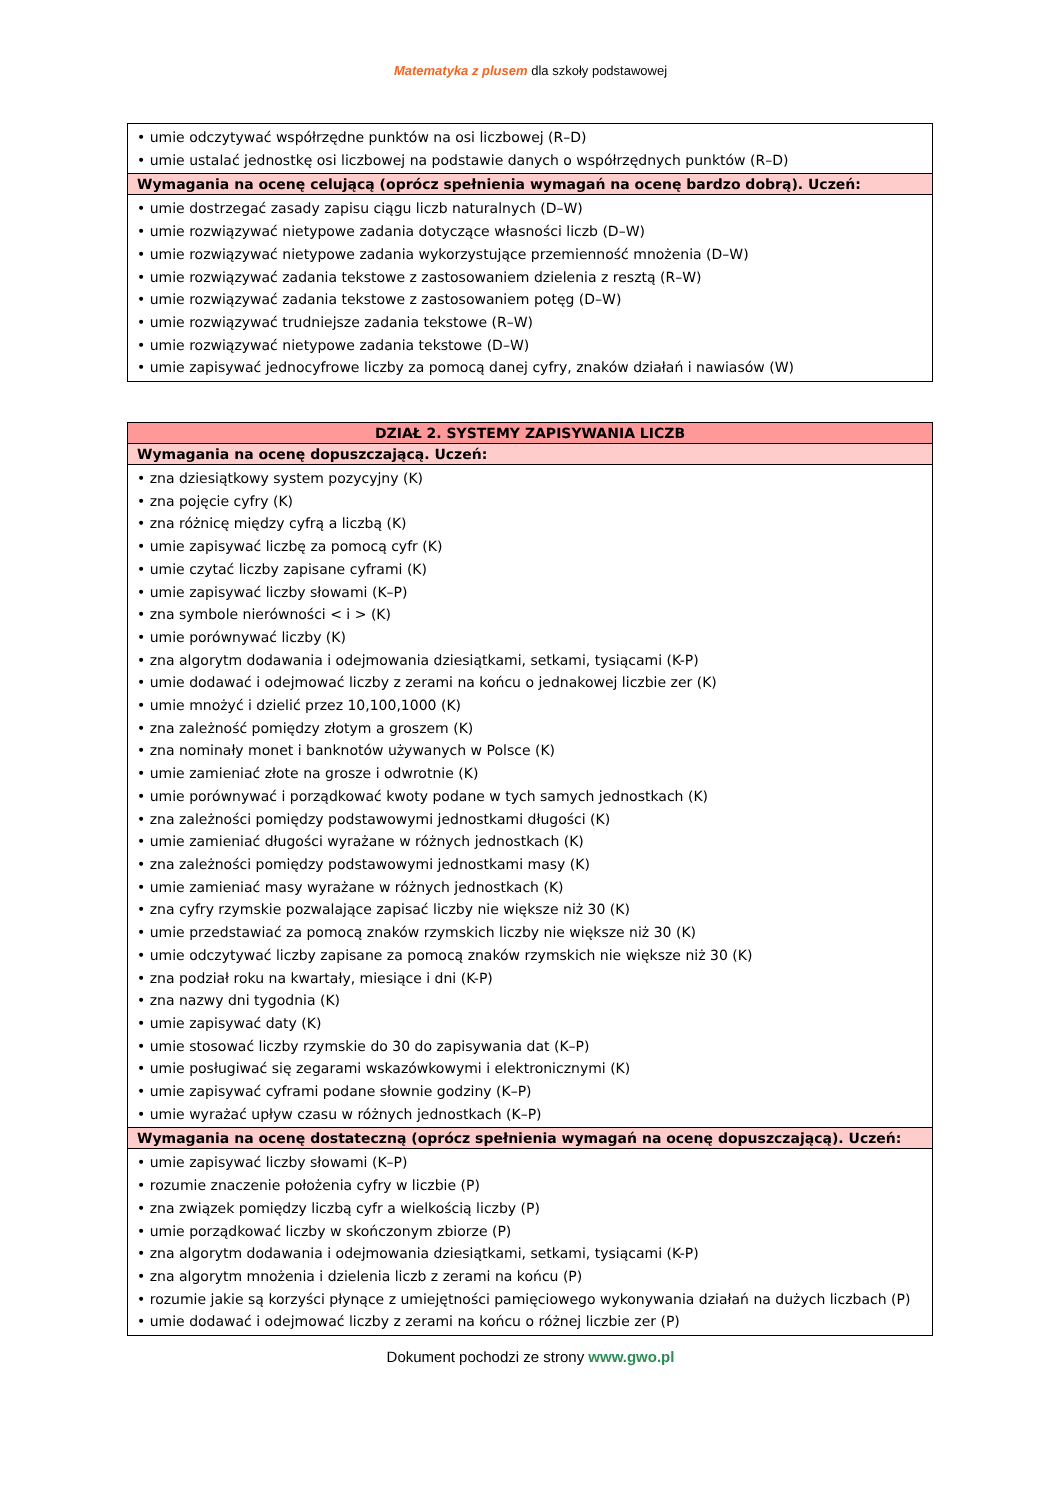Matematyka z plusem dla szkoły podstawowej
| • umie odczytywać współrzędne punktów na osi liczbowej (R–D) • umie ustalać jednostkę osi liczbowej na podstawie danych o współrzędnych punktów (R–D) |
| Wymagania na ocenę celującą (oprócz spełnienia wymagań na ocenę bardzo dobrą). Uczeń: |
| • umie dostrzegać zasady zapisu ciągu liczb naturalnych (D–W) • umie rozwiązywać nietypowe zadania dotyczące własności liczb (D–W) • umie rozwiązywać nietypowe zadania wykorzystujące przemienność mnożenia (D–W) • umie rozwiązywać zadania tekstowe z zastosowaniem dzielenia z resztą (R–W) • umie rozwiązywać zadania tekstowe z zastosowaniem potęg (D–W) • umie rozwiązywać trudniejsze zadania tekstowe (R–W) • umie rozwiązywać nietypowe zadania tekstowe (D–W) • umie zapisywać jednocyfrowe liczby za pomocą danej cyfry, znaków działań i nawiasów (W) |
| DZIAŁ 2. SYSTEMY ZAPISYWANIA LICZB |
| --- |
| Wymagania na ocenę dopuszczającą. Uczeń: |
| • zna dziesiątkowy system pozycyjny (K) • zna pojęcie cyfry (K) • zna różnicę między cyfrą a liczbą (K) • umie zapisywać liczbę za pomocą cyfr (K) • umie czytać liczby zapisane cyframi (K) • umie zapisywać liczby słowami (K–P) • zna symbole nierówności < i > (K) • umie porównywać liczby (K) • zna algorytm dodawania i odejmowania dziesiątkami, setkami, tysiącami (K-P) • umie dodawać i odejmować liczby z zerami na końcu o jednakowej liczbie zer (K) • umie mnożyć i dzielić przez 10,100,1000 (K) • zna zależność pomiędzy złotym a groszem (K) • zna nominały monet i banknotów używanych w Polsce (K) • umie zamieniać złote na grosze i odwrotnie (K) • umie porównywać i porządkować kwoty podane w tych samych jednostkach (K) • zna zależności pomiędzy podstawowymi jednostkami długości (K) • umie zamieniać długości wyrażane w różnych jednostkach (K) • zna zależności pomiędzy podstawowymi jednostkami masy (K) • umie zamieniać masy wyrażane w różnych jednostkach (K) • zna cyfry rzymskie pozwalające zapisać liczby nie większe niż 30 (K) • umie przedstawiać za pomocą znaków rzymskich liczby nie większe niż 30 (K) • umie odczytywać liczby zapisane za pomocą znaków rzymskich nie większe niż 30 (K) • zna podział roku na kwartały, miesiące i dni (K-P) • zna nazwy dni tygodnia (K) • umie zapisywać daty (K) • umie stosować liczby rzymskie do 30 do zapisywania dat (K–P) • umie posługiwać się zegarami wskazówkowymi i elektronicznymi (K) • umie zapisywać cyframi podane słownie godziny (K–P) • umie wyrażać upływ czasu w różnych jednostkach (K–P) |
| Wymagania na ocenę dostateczną (oprócz spełnienia wymagań na ocenę dopuszczającą). Uczeń: |
| • umie zapisywać liczby słowami (K–P) • rozumie znaczenie położenia cyfry w liczbie (P) • zna związek pomiędzy liczbą cyfr a wielkością liczby (P) • umie porządkować liczby w skończonym zbiorze (P) • zna algorytm dodawania i odejmowania dziesiątkami, setkami, tysiącami (K-P) • zna algorytm mnożenia i dzielenia liczb z zerami na końcu (P) • rozumie jakie są korzyści płynące z umiejętności pamięciowego wykonywania działań na dużych liczbach (P) • umie dodawać i odejmować liczby z zerami na końcu o różnej liczbie zer (P) |
Dokument pochodzi ze strony www.gwo.pl